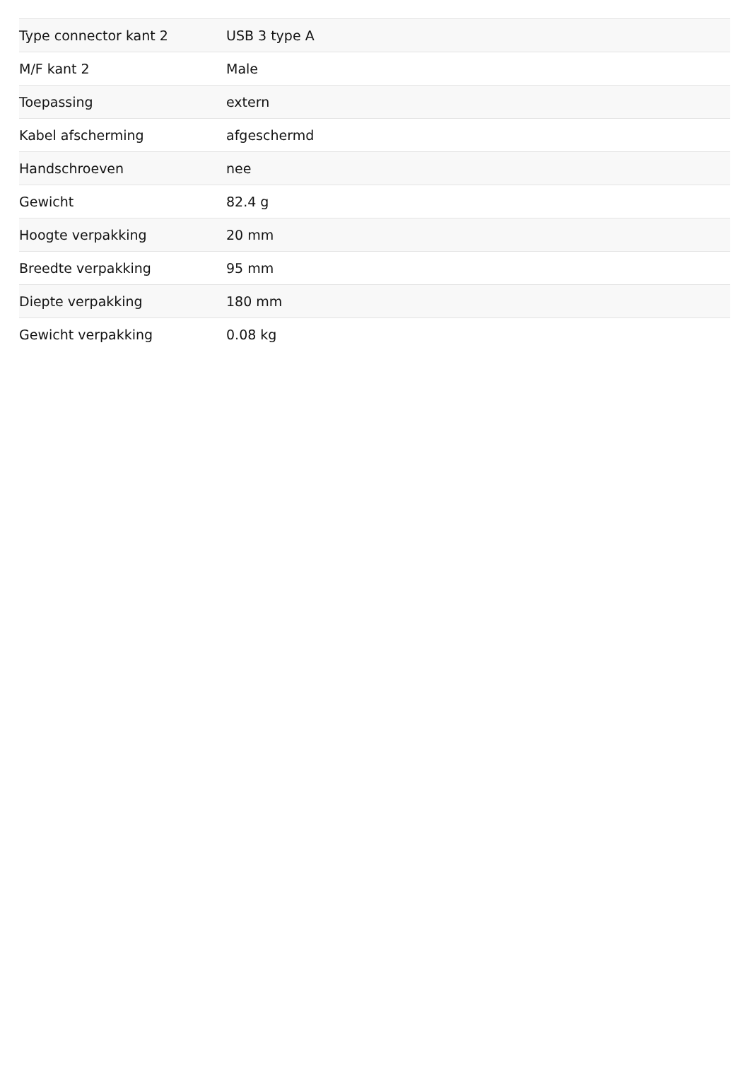| Type connector kant 2 | USB 3 type A |
| M/F kant 2 | Male |
| Toepassing | extern |
| Kabel afscherming | afgeschermd |
| Handschroeven | nee |
| Gewicht | 82.4 g |
| Hoogte verpakking | 20 mm |
| Breedte verpakking | 95 mm |
| Diepte verpakking | 180 mm |
| Gewicht verpakking | 0.08 kg |